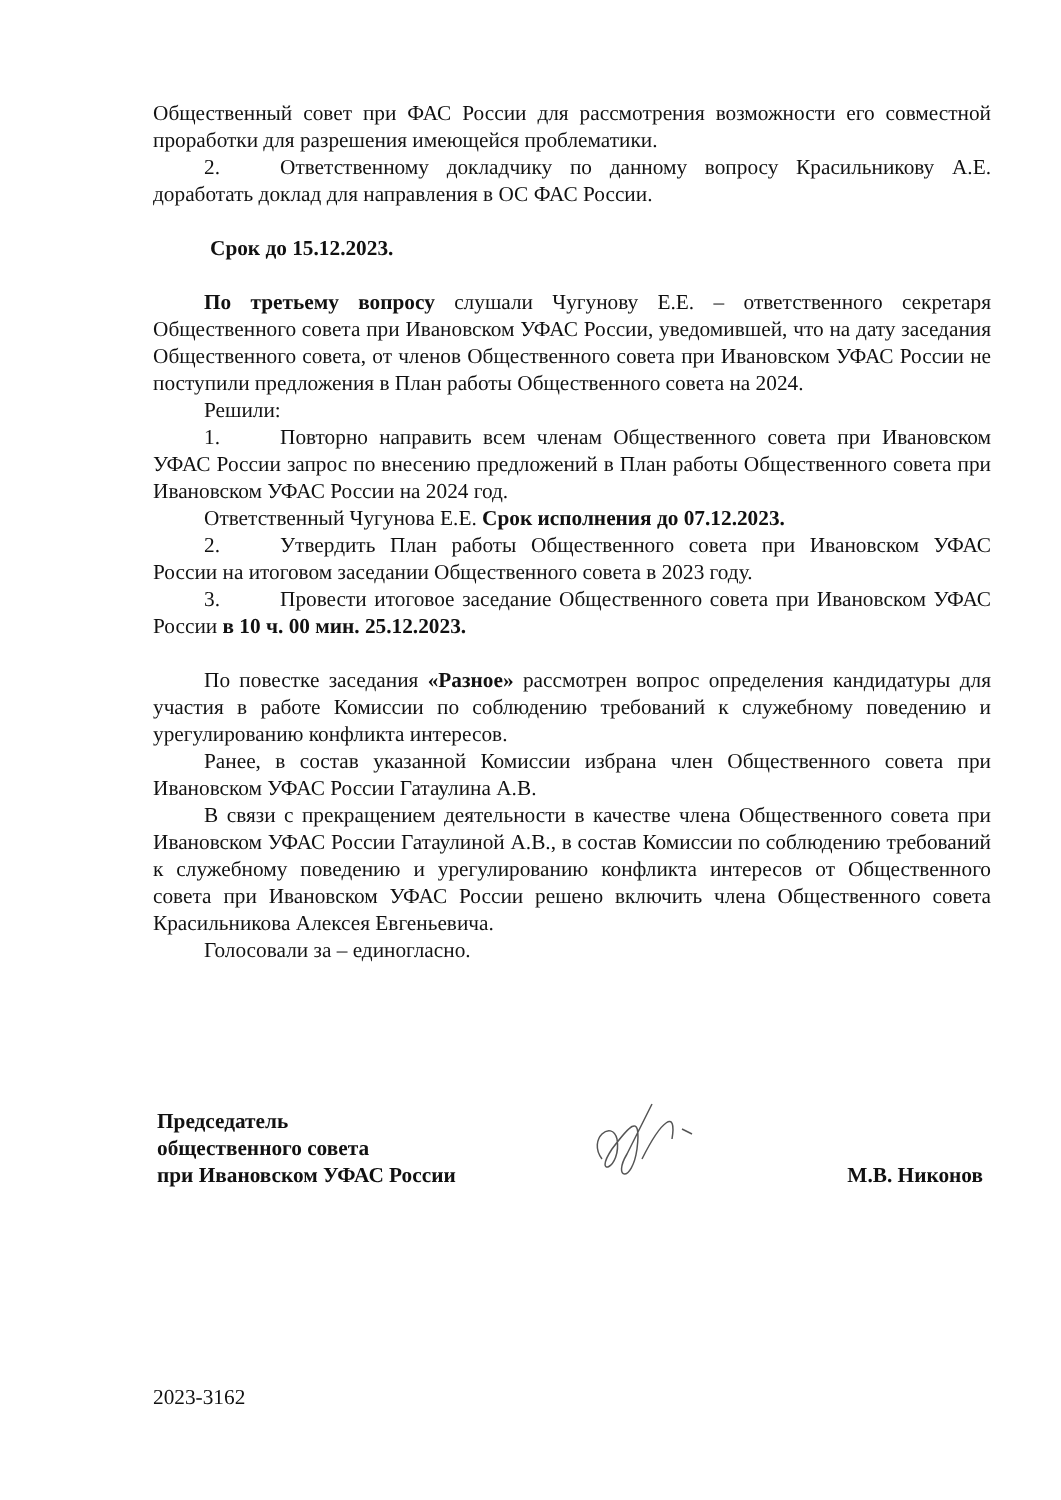Общественный совет при ФАС России для рассмотрения возможности его совместной проработки для разрешения имеющейся проблематики.
2. Ответственному докладчику по данному вопросу Красильникову А.Е. доработать доклад для направления в ОС ФАС России.
Срок до 15.12.2023.
По третьему вопросу слушали Чугунову Е.Е. – ответственного секретаря Общественного совета при Ивановском УФАС России, уведомившей, что на дату заседания Общественного совета, от членов Общественного совета при Ивановском УФАС России не поступили предложения в План работы Общественного совета на 2024.
Решили:
1. Повторно направить всем членам Общественного совета при Ивановском УФАС России запрос по внесению предложений в План работы Общественного совета при Ивановском УФАС России на 2024 год.
Ответственный Чугунова Е.Е. Срок исполнения до 07.12.2023.
2. Утвердить План работы Общественного совета при Ивановском УФАС России на итоговом заседании Общественного совета в 2023 году.
3. Провести итоговое заседание Общественного совета при Ивановском УФАС России в 10 ч. 00 мин. 25.12.2023.
По повестке заседания «Разное» рассмотрен вопрос определения кандидатуры для участия в работе Комиссии по соблюдению требований к служебному поведению и урегулированию конфликта интересов.
Ранее, в состав указанной Комиссии избрана член Общественного совета при Ивановском УФАС России Гатаулина А.В.
В связи с прекращением деятельности в качестве члена Общественного совета при Ивановском УФАС России Гатаулиной А.В., в состав Комиссии по соблюдению требований к служебному поведению и урегулированию конфликта интересов от Общественного совета при Ивановском УФАС России решено включить члена Общественного совета Красильникова Алексея Евгеньевича.
Голосовали за – единогласно.
Председатель
общественного совета
при Ивановском УФАС России
М.В. Никонов
2023-3162